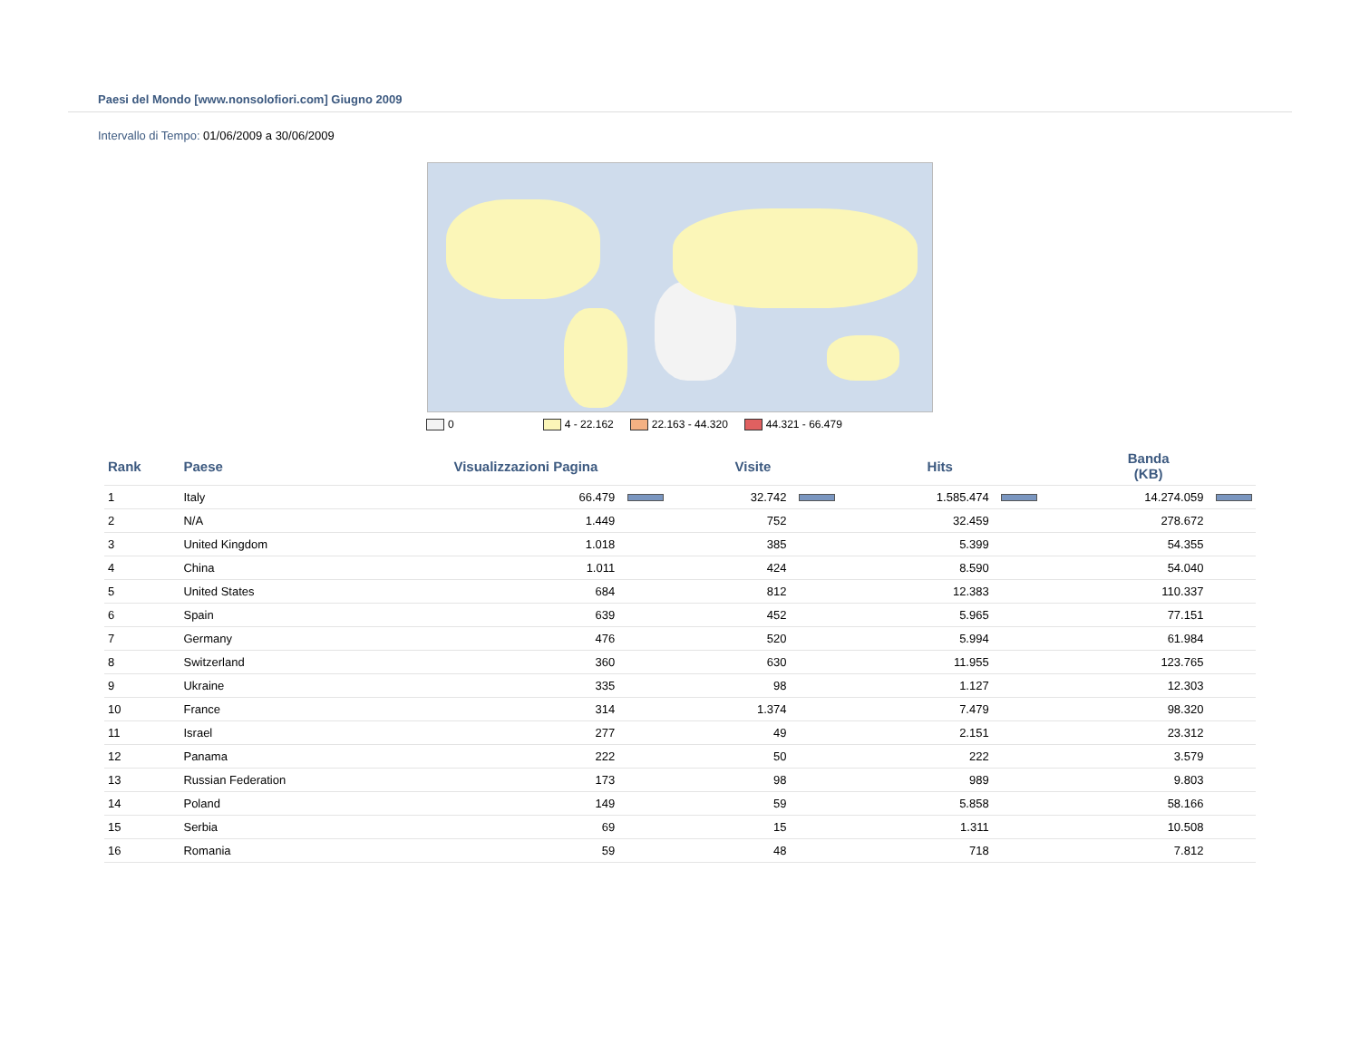Paesi del Mondo [www.nonsolofiori.com] Giugno 2009
Intervallo di Tempo: 01/06/2009 a 30/06/2009
0 4 - 22.162 22.163 - 44.320 44.321 - 66.479
| Rank | Paese | Visualizzazioni Pagina | Visite | Hits | Banda (KB) |
| --- | --- | --- | --- | --- | --- |
| 1 | Italy | 66.479 | 32.742 | 1.585.474 | 14.274.059 |
| 2 | N/A | 1.449 | 752 | 32.459 | 278.672 |
| 3 | United Kingdom | 1.018 | 385 | 5.399 | 54.355 |
| 4 | China | 1.011 | 424 | 8.590 | 54.040 |
| 5 | United States | 684 | 812 | 12.383 | 110.337 |
| 6 | Spain | 639 | 452 | 5.965 | 77.151 |
| 7 | Germany | 476 | 520 | 5.994 | 61.984 |
| 8 | Switzerland | 360 | 630 | 11.955 | 123.765 |
| 9 | Ukraine | 335 | 98 | 1.127 | 12.303 |
| 10 | France | 314 | 1.374 | 7.479 | 98.320 |
| 11 | Israel | 277 | 49 | 2.151 | 23.312 |
| 12 | Panama | 222 | 50 | 222 | 3.579 |
| 13 | Russian Federation | 173 | 98 | 989 | 9.803 |
| 14 | Poland | 149 | 59 | 5.858 | 58.166 |
| 15 | Serbia | 69 | 15 | 1.311 | 10.508 |
| 16 | Romania | 59 | 48 | 718 | 7.812 |